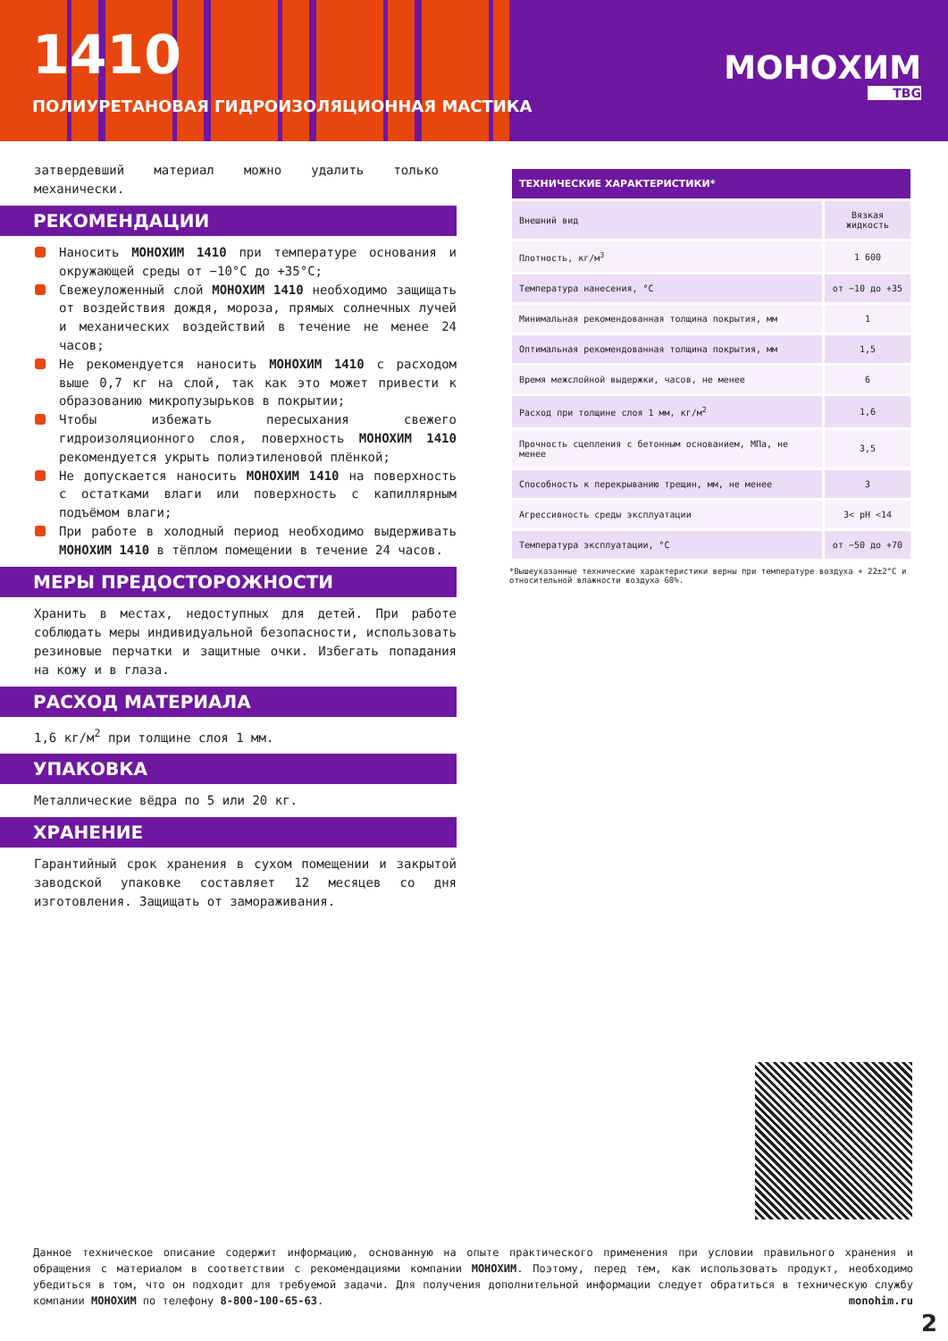1410
ПОЛИУРЕТАНОВАЯ ГИДРОИЗОЛЯЦИОННАЯ МАСТИКА
МОНОХИМ
ТВG
затвердевший материал можно удалить только механически.
РЕКОМЕНДАЦИИ
Наносить МОНОХИМ 1410 при температуре основания и окружающей среды от −10°С до +35°С;
Свежеуложенный слой МОНОХИМ 1410 необходимо защищать от воздействия дождя, мороза, прямых солнечных лучей и механических воздействий в течение не менее 24 часов;
Не рекомендуется наносить МОНОХИМ 1410 с расходом выше 0,7 кг на слой, так как это может привести к образованию микропузырьков в покрытии;
Чтобы избежать пересыхания свежего гидроизоляционного слоя, поверхность МОНОХИМ 1410 рекомендуется укрыть полиэтиленовой плёнкой;
Не допускается наносить МОНОХИМ 1410 на поверхность с остатками влаги или поверхность с капиллярным подъёмом влаги;
При работе в холодный период необходимо выдерживать МОНОХИМ 1410 в тёплом помещении в течение 24 часов.
МЕРЫ ПРЕДОСТОРОЖНОСТИ
Хранить в местах, недоступных для детей. При работе соблюдать меры индивидуальной безопасности, использовать резиновые перчатки и защитные очки. Избегать попадания на кожу и в глаза.
РАСХОД МАТЕРИАЛА
1,6 кг/м<sup>2</sup> при толщине слоя 1 мм.
УПАКОВКА
Металлические вёдра по 5 или 20 кг.
ХРАНЕНИЕ
Гарантийный срок хранения в сухом помещении и закрытой заводской упаковке составляет 12 месяцев со дня изготовления. Защищать от замораживания.
| ТЕХНИЧЕСКИЕ ХАРАКТЕРИСТИКИ* | |
| --- | --- |
| Внешний вид | Вязкая жидкость |
| Плотность, кг/м<sup>3</sup> | 1 600 |
| Температура нанесения, °С | от −10 до +35 |
| Минимальная рекомендованная толщина покрытия, мм | 1 |
| Оптимальная рекомендованная толщина покрытия, мм | 1,5 |
| Время межслойной выдержки, часов, не менее | 6 |
| Расход при толщине слоя 1 мм, кг/м<sup>2</sup> | 1,6 |
| Прочность сцепления с бетонным основанием, МПа, не менее | 3,5 |
| Способность к перекрыванию трещин, мм, не менее | 3 |
| Агрессивность среды эксплуатации | 3< pH <14 |
| Температура эксплуатации, °С | от −50 до +70 |
*Вышеуказанные технические характеристики верны при температуре воздуха + 22±2°С и относительной влажности воздуха 60%.
Данное техническое описание содержит информацию, основанную на опыте практического применения при условии правильного хранения и обращения с материалом в соответствии с рекомендациями компании МОНОХИМ. Поэтому, перед тем, как использовать продукт, необходимо убедиться в том, что он подходит для требуемой задачи. Для получения дополнительной информации следует обратиться в техническую службу компании МОНОХИМ по телефону 8-800-100-65-63. monohim.ru
2